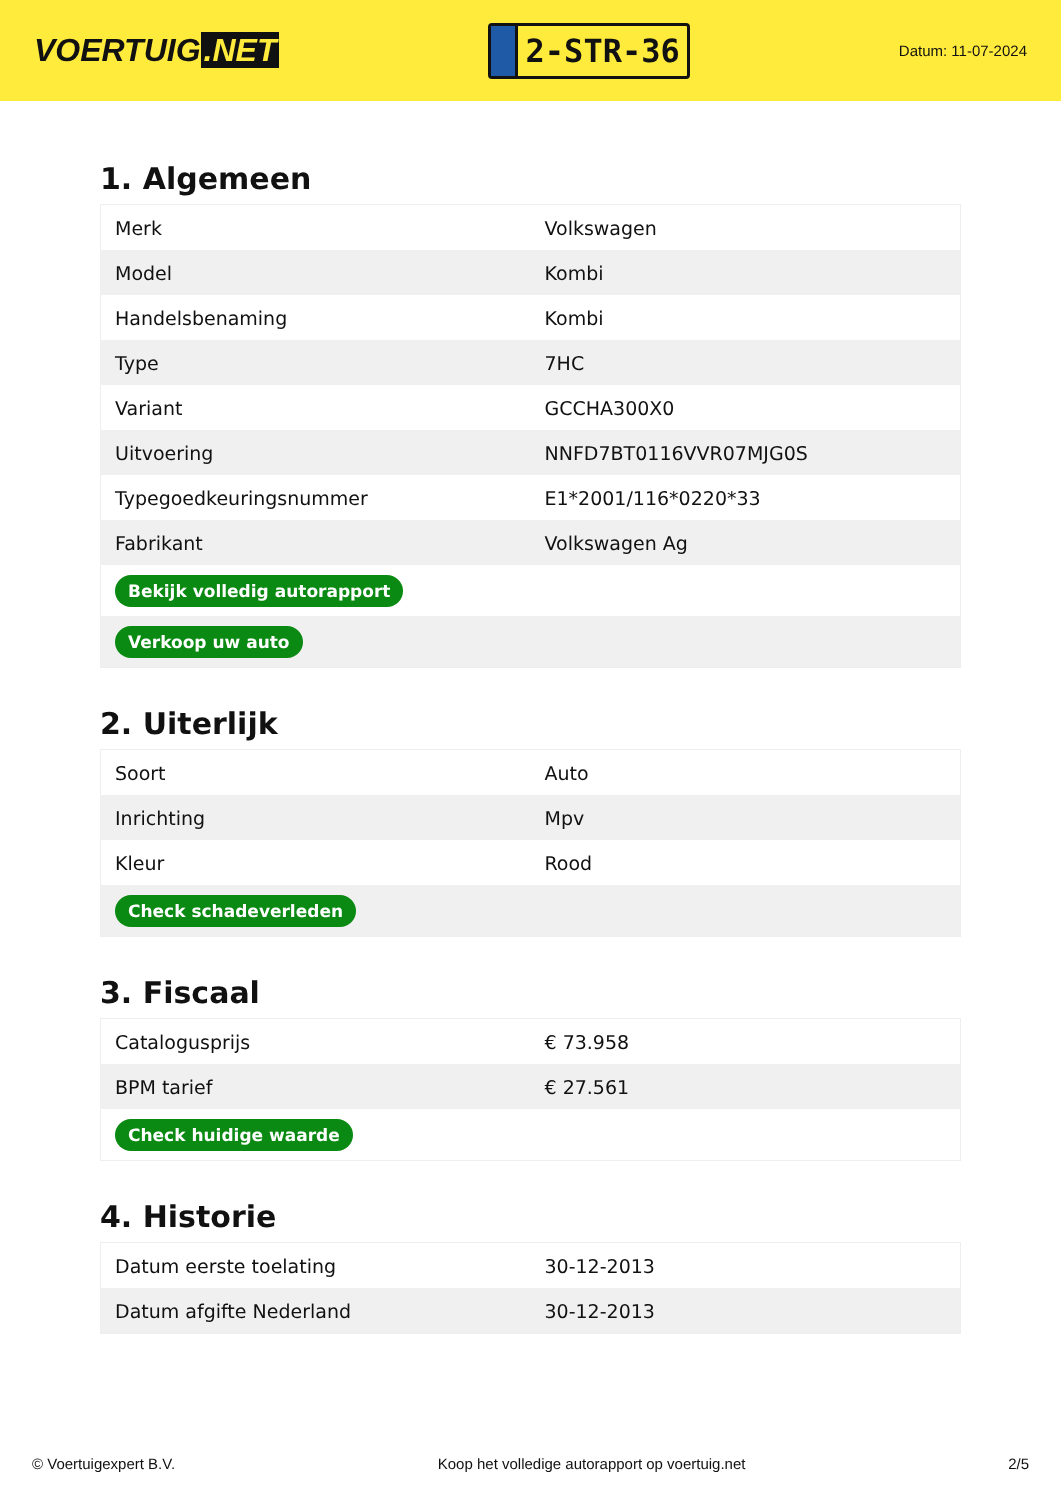VOERTUIG.NET
2-STR-36
Datum: 11-07-2024
1. Algemeen
| Merk | Volkswagen |
| Model | Kombi |
| Handelsbenaming | Kombi |
| Type | 7HC |
| Variant | GCCHA300X0 |
| Uitvoering | NNFD7BT0116VVR07MJG0S |
| Typegoedkeuringsnummer | E1*2001/116*0220*33 |
| Fabrikant | Volkswagen Ag |
| Bekijk volledig autorapport | |
| Verkoop uw auto | |
2. Uiterlijk
| Soort | Auto |
| Inrichting | Mpv |
| Kleur | Rood |
| Check schadeverleden | |
3. Fiscaal
| Catalogusprijs | € 73.958 |
| BPM tarief | € 27.561 |
| Check huidige waarde | |
4. Historie
| Datum eerste toelating | 30-12-2013 |
| Datum afgifte Nederland | 30-12-2013 |
© Voertuigexpert B.V. Koop het volledige autorapport op voertuig.net 2/5